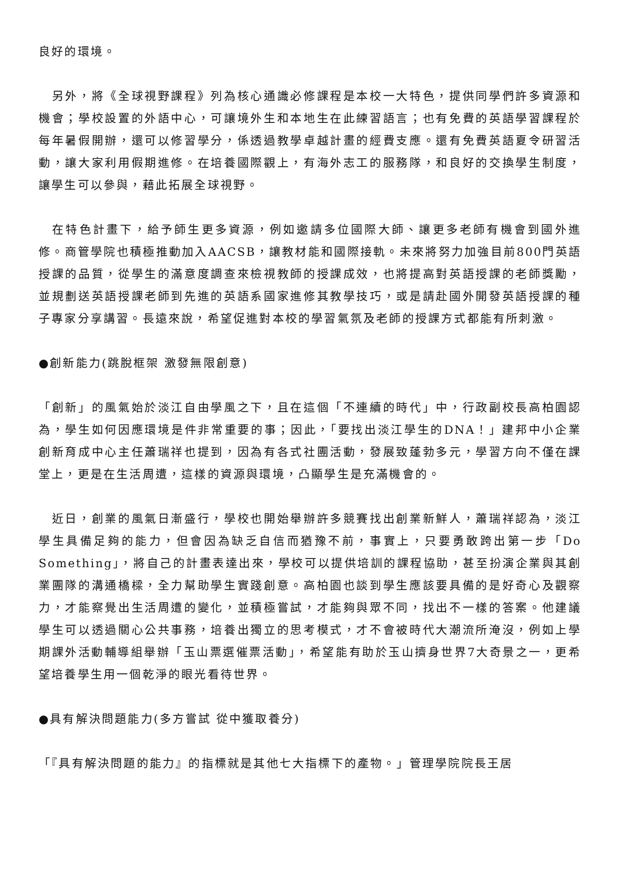良好的環境。
　另外，將《全球視野課程》列為核心通識必修課程是本校一大特色，提供同學們許多資源和機會；學校設置的外語中心，可讓境外生和本地生在此練習語言；也有免費的英語學習課程於每年暑假開辦，還可以修習學分，係透過教學卓越計畫的經費支應。還有免費英語夏令研習活動，讓大家利用假期進修。在培養國際觀上，有海外志工的服務隊，和良好的交換學生制度，讓學生可以參與，藉此拓展全球視野。
　在特色計畫下，給予師生更多資源，例如邀請多位國際大師、讓更多老師有機會到國外進修。商管學院也積極推動加入AACSB，讓教材能和國際接軌。未來將努力加強目前800門英語授課的品質，從學生的滿意度調查來檢視教師的授課成效，也將提高對英語授課的老師獎勵，並規劃送英語授課老師到先進的英語系國家進修其教學技巧，或是請赴國外開發英語授課的種子專家分享講習。長遠來說，希望促進對本校的學習氣氛及老師的授課方式都能有所刺激。
●創新能力(跳脫框架 激發無限創意)
「創新」的風氣始於淡江自由學風之下，且在這個「不連續的時代」中，行政副校長高柏園認為，學生如何因應環境是件非常重要的事；因此，「要找出淡江學生的DNA！」建邦中小企業創新育成中心主任蕭瑞祥也提到，因為有各式社團活動，發展致蓬勃多元，學習方向不僅在課堂上，更是在生活周遭，這樣的資源與環境，凸顯學生是充滿機會的。
　近日，創業的風氣日漸盛行，學校也開始舉辦許多競賽找出創業新鮮人，蕭瑞祥認為，淡江學生具備足夠的能力，但會因為缺乏自信而猶豫不前，事實上，只要勇敢跨出第一步「Do Something」，將自己的計畫表達出來，學校可以提供培訓的課程協助，甚至扮演企業與其創業團隊的溝通橋樑，全力幫助學生實踐創意。高柏園也談到學生應該要具備的是好奇心及觀察力，才能察覺出生活周遭的變化，並積極嘗試，才能夠與眾不同，找出不一樣的答案。他建議學生可以透過關心公共事務，培養出獨立的思考模式，才不會被時代大潮流所淹沒，例如上學期課外活動輔導組舉辦「玉山票選催票活動」，希望能有助於玉山擠身世界7大奇景之一，更希望培養學生用一個乾淨的眼光看待世界。
●具有解決問題能力(多方嘗試 從中獲取養分)
「『具有解決問題的能力』的指標就是其他七大指標下的產物。」管理學院院長王居